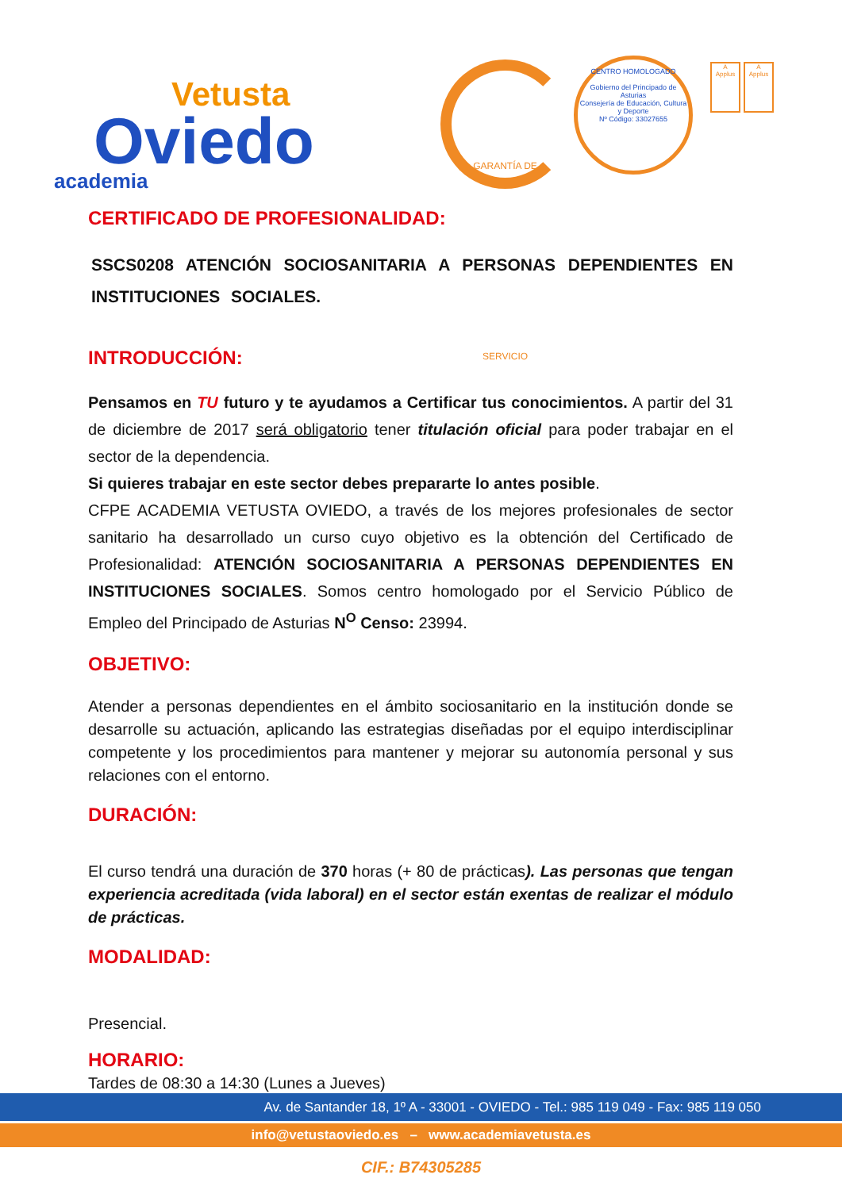Vetusta
Oviedo
academia
GARANTÍA DE SERVICIO
CENTRO HOMOLOGADO
Gobierno del Principado de Asturias
Consejería de Educación, Cultura y Deporte
Nº Código: 33027655
A
Applus
A
Applus
CERTIFICADO DE PROFESIONALIDAD:
SSCS0208 ATENCIÓN SOCIOSANITARIA A PERSONAS DEPENDIENTES EN INSTITUCIONES SOCIALES.
INTRODUCCIÓN:
Pensamos en TU futuro y te ayudamos a Certificar tus conocimientos. A partir del 31 de diciembre de 2017 será obligatorio tener titulación oficial para poder trabajar en el sector de la dependencia.
Si quieres trabajar en este sector debes prepararte lo antes posible.
CFPE ACADEMIA VETUSTA OVIEDO, a través de los mejores profesionales de sector sanitario ha desarrollado un curso cuyo objetivo es la obtención del Certificado de Profesionalidad: ATENCIÓN SOCIOSANITARIA A PERSONAS DEPENDIENTES EN INSTITUCIONES SOCIALES. Somos centro homologado por el Servicio Público de Empleo del Principado de Asturias N<sup>O</sup> Censo: 23994.
OBJETIVO:
Atender a personas dependientes en el ámbito sociosanitario en la institución donde se desarrolle su actuación, aplicando las estrategias diseñadas por el equipo interdisciplinar competente y los procedimientos para mantener y mejorar su autonomía personal y sus relaciones con el entorno.
DURACIÓN:
El curso tendrá una duración de 370 horas (+ 80 de prácticas). Las personas que tengan experiencia acreditada (vida laboral) en el sector están exentas de realizar el módulo de prácticas.
MODALIDAD:
Presencial.
HORARIO:
Tardes de 08:30 a 14:30 (Lunes a Jueves)
Av. de Santander 18, 1º A - 33001 - OVIEDO - Tel.: 985 119 049 - Fax: 985 119 050
info@vetustaoviedo.es – www.academiavetusta.es
CIF.: B74305285